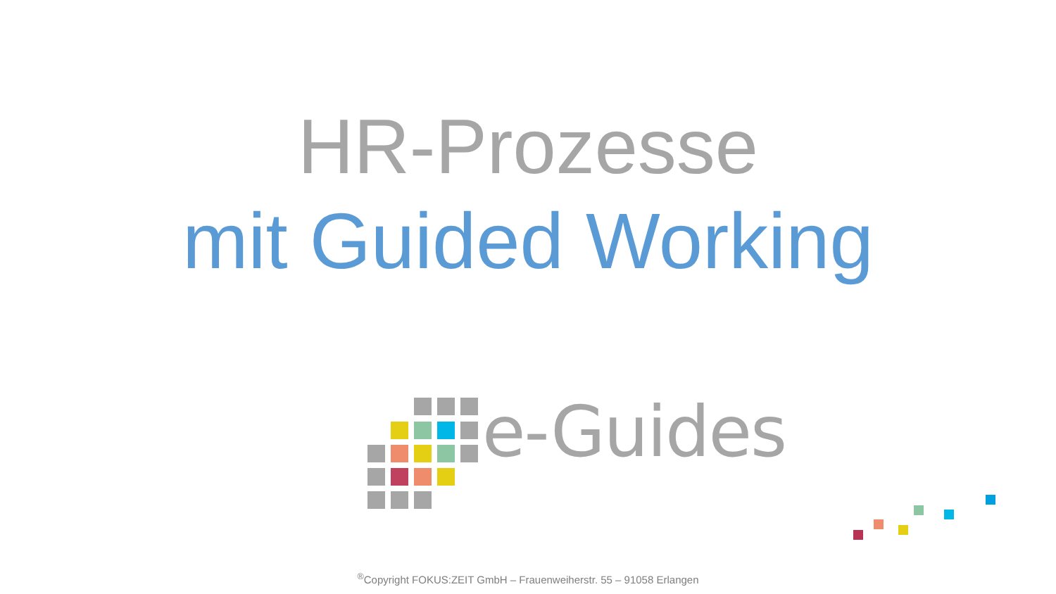HR-Prozesse
mit Guided Working
e-Guides
<sup>®</sup>Copyright FOKUS:ZEIT GmbH – Frauenweiherstr. 55 – 91058 Erlangen